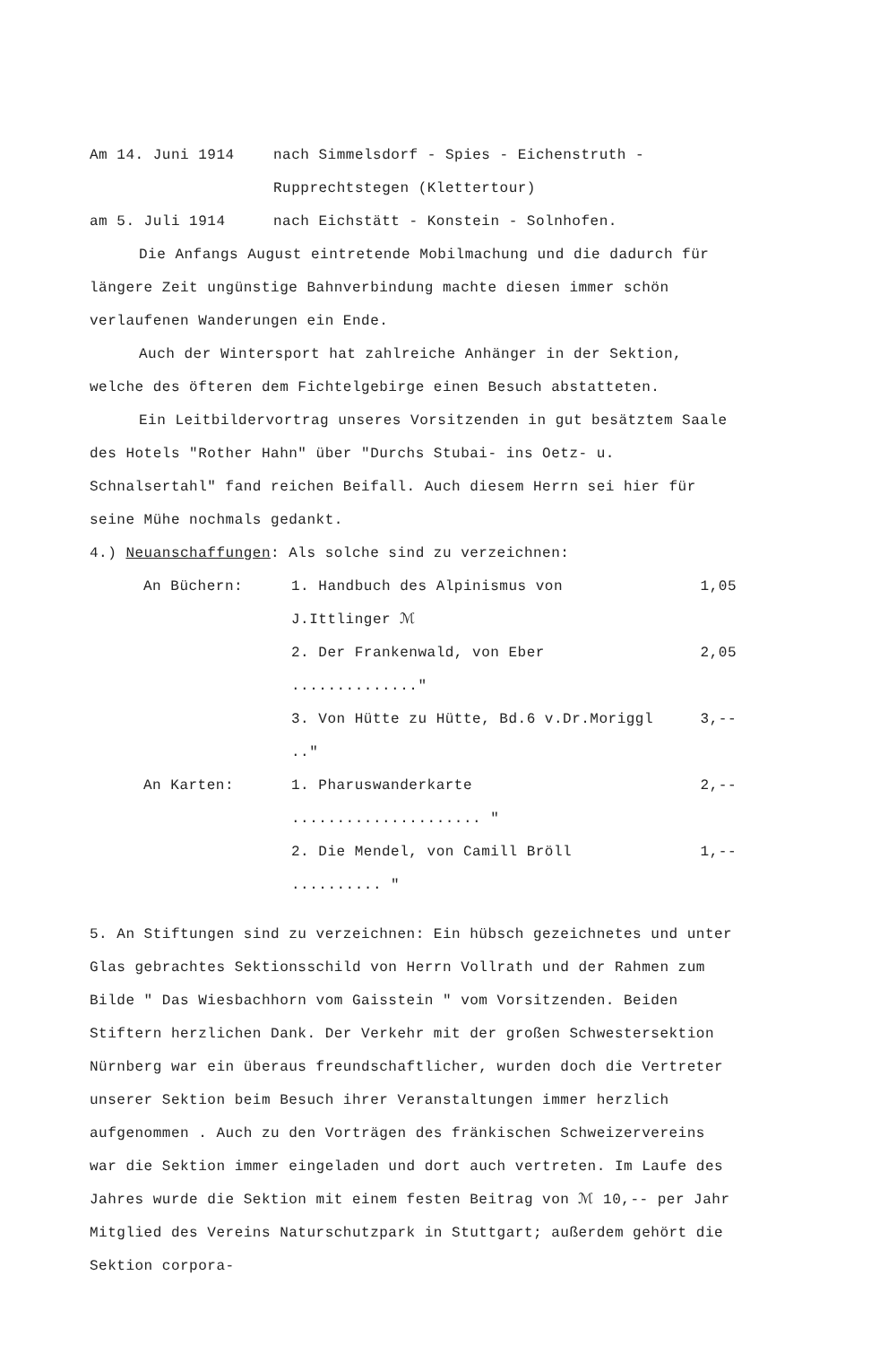Am 14. Juni 1914 nach Simmelsdorf - Spies - Eichenstruth -
Rupprechtstegen (Klettertour)
am 5. Juli 1914 nach Eichstätt - Konstein - Solnhofen.
Die Anfangs August eintretende Mobilmachung und die dadurch für längere Zeit ungünstige Bahnverbindung machte diesen immer schön verlaufenen Wanderungen ein Ende.
Auch der Wintersport hat zahlreiche Anhänger in der Sektion, welche des öfteren dem Fichtelgebirge einen Besuch abstatteten.
Ein Leitbildervortrag unseres Vorsitzenden in gut besätztem Saale des Hotels "Rother Hahn" über "Durchs Stubai- ins Oetz- u. Schnalsertahl" fand reichen Beifall. Auch diesem Herrn sei hier für seine Mühe nochmals gedankt.
4.) Neuanschaffungen: Als solche sind zu verzeichnen:
An Büchern: 1. Handbuch des Alpinismus von J.Ittlinger ℳ 1,05
2. Der Frankenwald, von Eber .............." 2,05
3. Von Hütte zu Hütte, Bd.6 v.Dr.Moriggl .." 3,--
An Karten: 1. Pharuswanderkarte ..................... " 2,--
2. Die Mendel, von Camill Bröll .......... " 1,--
5. An Stiftungen sind zu verzeichnen: Ein hübsch gezeichnetes und unter Glas gebrachtes Sektionsschild von Herrn Vollrath und der Rahmen zum Bilde " Das Wiesbachhorn vom Gaisstein " vom Vorsitzenden. Beiden Stiftern herzlichen Dank. Der Verkehr mit der großen Schwestersektion Nürnberg war ein überaus freundschaftlicher, wurden doch die Vertreter unserer Sektion beim Besuch ihrer Veranstaltungen immer herzlich aufgenommen . Auch zu den Vorträgen des fränkischen Schweizervereins war die Sektion immer eingeladen und dort auch vertreten. Im Laufe des Jahres wurde die Sektion mit einem festen Beitrag von ℳ 10,-- per Jahr Mitglied des Vereins Naturschutzpark in Stuttgart; außerdem gehört die Sektion corpora-